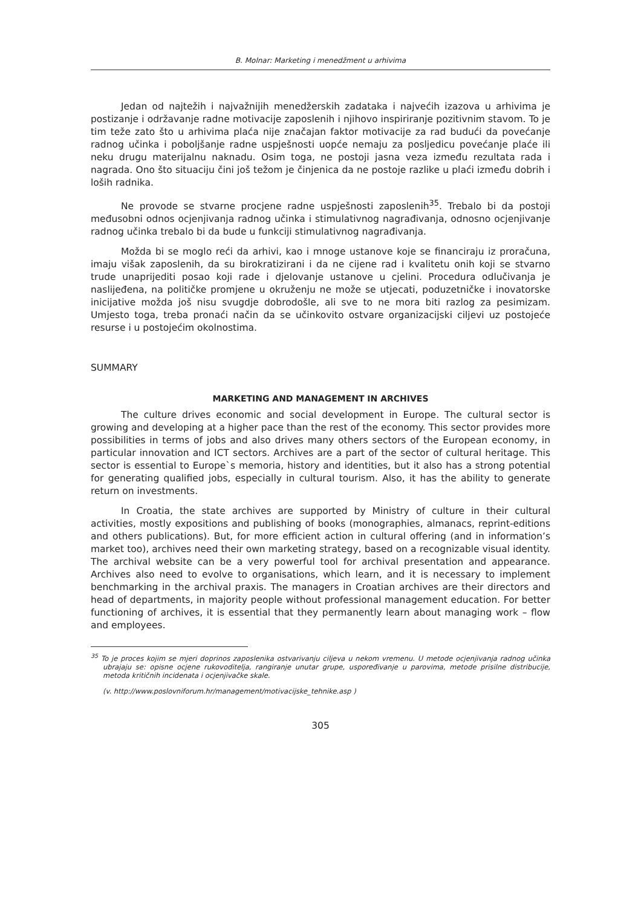B. Molnar: Marketing i menedžment u arhivima
Jedan od najtežih i najvažnijih menedžerskih zadataka i najvećih izazova u arhivima je postizanje i održavanje radne motivacije zaposlenih i njihovo inspiriranje pozitivnim stavom. To je tim teže zato što u arhivima plaća nije značajan faktor motivacije za rad budući da povećanje radnog učinka i poboljšanje radne uspješnosti uopće nemaju za posljedicu povećanje plaće ili neku drugu materijalnu naknadu. Osim toga, ne postoji jasna veza između rezultata rada i nagrada. Ono što situaciju čini još težom je činjenica da ne postoje razlike u plaći između dobrih i loših radnika.
Ne provode se stvarne procjene radne uspješnosti zaposlenih<sup>35</sup>. Trebalo bi da postoji međusobni odnos ocjenjivanja radnog učinka i stimulativnog nagrađivanja, odnosno ocjenjivanje radnog učinka trebalo bi da bude u funkciji stimulativnog nagrađivanja.
Možda bi se moglo reći da arhivi, kao i mnoge ustanove koje se financiraju iz proračuna, imaju višak zaposlenih, da su birokratizirani i da ne cijene rad i kvalitetu onih koji se stvarno trude unaprijediti posao koji rade i djelovanje ustanove u cjelini. Procedura odlučivanja je naslijeđena, na političke promjene u okruženju ne može se utjecati, poduzetničke i inovatorske inicijative možda još nisu svugdje dobrodošle, ali sve to ne mora biti razlog za pesimizam. Umjesto toga, treba pronaći način da se učinkovito ostvare organizacijski ciljevi uz postojeće resurse i u postojećim okolnostima.
SUMMARY
MARKETING AND MANAGEMENT IN ARCHIVES
The culture drives economic and social development in Europe. The cultural sector is growing and developing at a higher pace than the rest of the economy. This sector provides more possibilities in terms of jobs and also drives many others sectors of the European economy, in particular innovation and ICT sectors. Archives are a part of the sector of cultural heritage. This sector is essential to Europe`s memoria, history and identities, but it also has a strong potential for generating qualified jobs, especially in cultural tourism. Also, it has the ability to generate return on investments.
In Croatia, the state archives are supported by Ministry of culture in their cultural activities, mostly expositions and publishing of books (monographies, almanacs, reprint-editions and others publications). But, for more efficient action in cultural offering (and in information’s market too), archives need their own marketing strategy, based on a recognizable visual identity. The archival website can be a very powerful tool for archival presentation and appearance. Archives also need to evolve to organisations, which learn, and it is necessary to implement benchmarking in the archival praxis. The managers in Croatian archives are their directors and head of departments, in majority people without professional management education. For better functioning of archives, it is essential that they permanently learn about managing work – flow and employees.
<sup>35</sup> To je proces kojim se mjeri doprinos zaposlenika ostvarivanju ciljeva u nekom vremenu. U metode ocjenjivanja radnog učinka ubrajaju se: opisne ocjene rukovoditelja, rangiranje unutar grupe, uspoređivanje u parovima, metode prisilne distribucije, metoda kritičnih incidenata i ocjenjivačke skale.
(v. http://www.poslovniforum.hr/management/motivacijske_tehnike.asp )
305